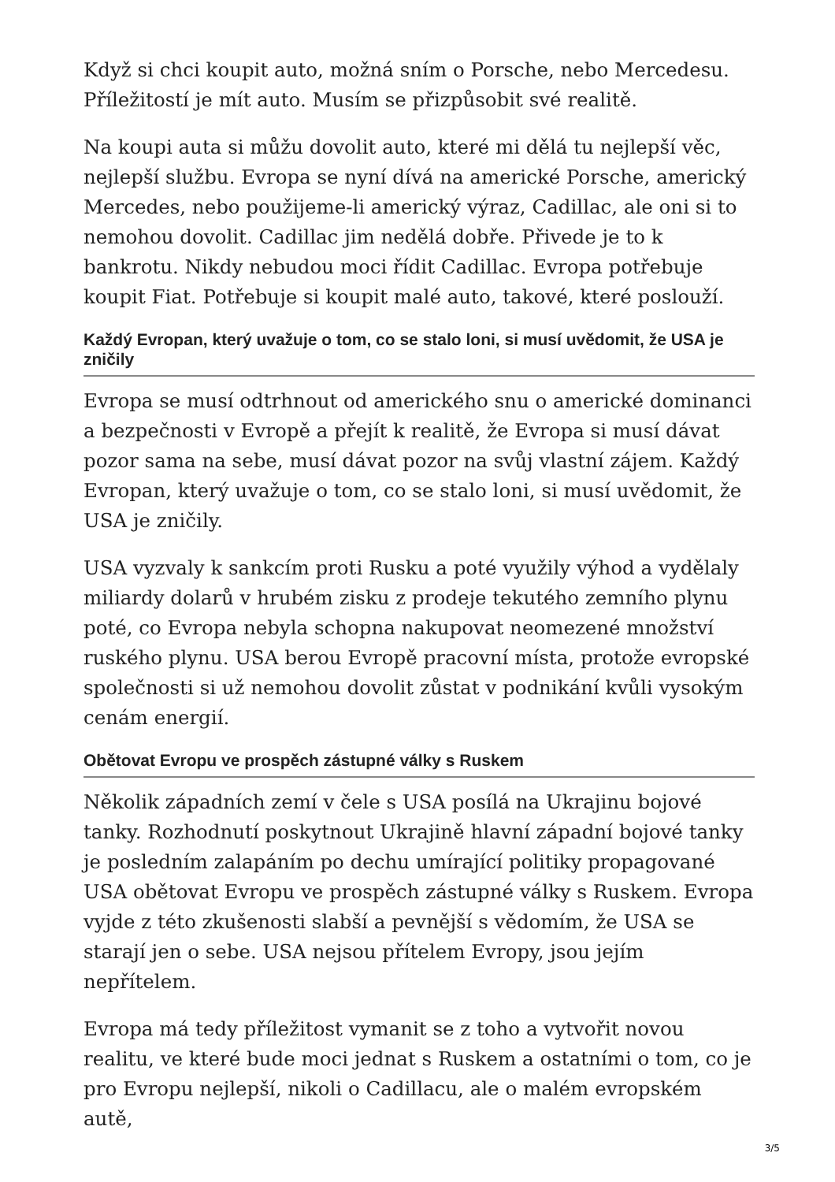Když si chci koupit auto, možná sním o Porsche, nebo Mercedesu. Příležitostí je mít auto. Musím se přizpůsobit své realitě.
Na koupi auta si můžu dovolit auto, které mi dělá tu nejlepší věc, nejlepší službu. Evropa se nyní dívá na americké Porsche, americký Mercedes, nebo použijeme-li americký výraz, Cadillac, ale oni si to nemohou dovolit. Cadillac jim nedělá dobře. Přivede je to k bankrotu. Nikdy nebudou moci řídit Cadillac. Evropa potřebuje koupit Fiat. Potřebuje si koupit malé auto, takové, které poslouží.
Každý Evropan, který uvažuje o tom, co se stalo loni, si musí uvědomit, že USA je zničily
Evropa se musí odtrhnout od amerického snu o americké dominanci a bezpečnosti v Evropě a přejít k realitě, že Evropa si musí dávat pozor sama na sebe, musí dávat pozor na svůj vlastní zájem. Každý Evropan, který uvažuje o tom, co se stalo loni, si musí uvědomit, že USA je zničily.
USA vyzvaly k sankcím proti Rusku a poté využily výhod a vydělaly miliardy dolarů v hrubém zisku z prodeje tekutého zemního plynu poté, co Evropa nebyla schopna nakupovat neomezené množství ruského plynu. USA berou Evropě pracovní místa, protože evropské společnosti si už nemohou dovolit zůstat v podnikání kvůli vysokým cenám energií.
Obětovat Evropu ve prospěch zástupné války s Ruskem
Několik západních zemí v čele s USA posílá na Ukrajinu bojové tanky. Rozhodnutí poskytnout Ukrajině hlavní západní bojové tanky je posledním zalapáním po dechu umírající politiky propagované USA obětovat Evropu ve prospěch zástupné války s Ruskem. Evropa vyjde z této zkušenosti slabší a pevnější s vědomím, že USA se starají jen o sebe. USA nejsou přítelem Evropy, jsou jejím nepřítelem.
Evropa má tedy příležitost vymanit se z toho a vytvořit novou realitu, ve které bude moci jednat s Ruskem a ostatními o tom, co je pro Evropu nejlepší, nikoli o Cadillacu, ale o malém evropském autě,
3/5